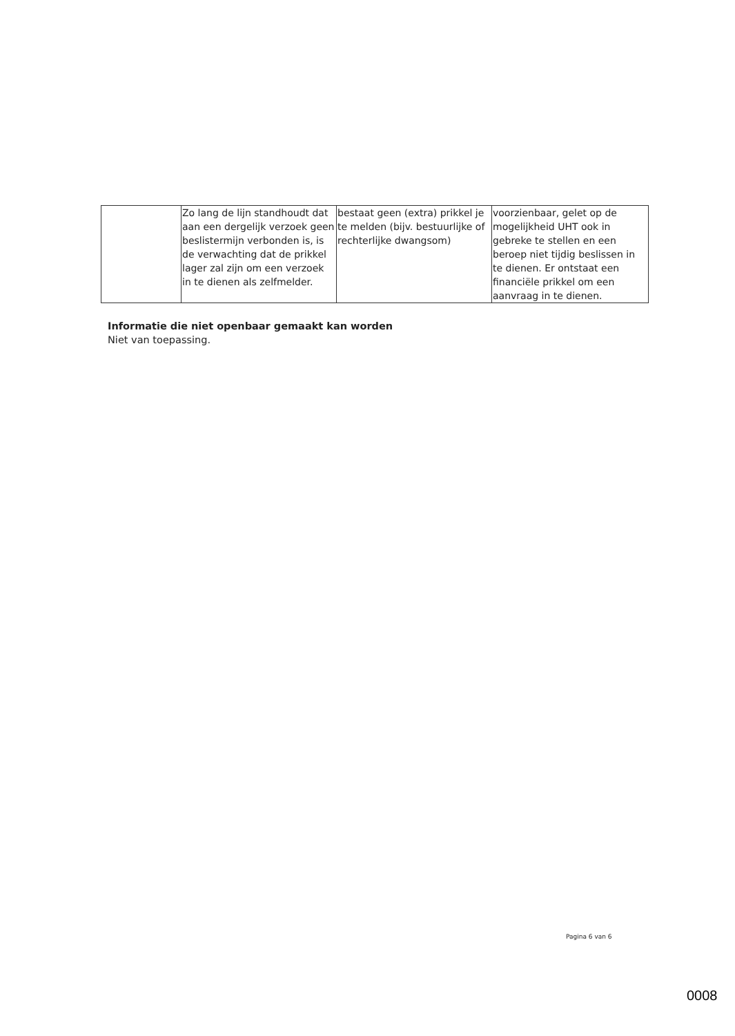| | Zo lang de lijn standhoudt dat aan een dergelijk verzoek geen beslistermijn verbonden is, is de verwachting dat de prikkel lager zal zijn om een verzoek in te dienen als zelfmelder. | bestaat geen (extra) prikkel je te melden (bijv. bestuurlijke of rechterlijke dwangsom) | voorzienbaar, gelet op de mogelijkheid UHT ook in gebreke te stellen en een beroep niet tijdig beslissen in te dienen. Er ontstaat een financiële prikkel om een aanvraag in te dienen. |
Informatie die niet openbaar gemaakt kan worden
Niet van toepassing.
Pagina 6 van 6
0008